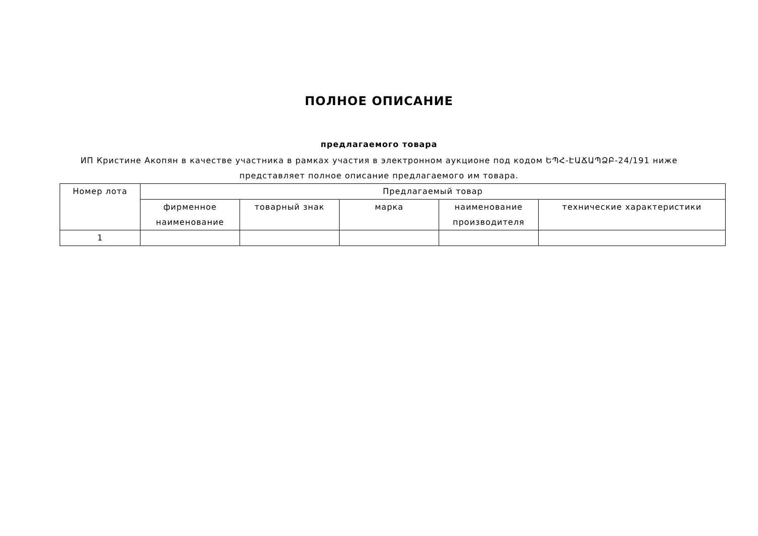ПОЛНОЕ ОПИСАНИЕ
предлагаемого товара
ИП Кристине Акопян в качестве участника в рамках участия в электронном аукционе под кодом ԵՊՀ-ԷԱՃԱՊՁԲ-24/191 ниже представляет полное описание предлагаемого им товара.
| Номер лота | Предлагаемый товар | | | | |
| --- | --- | --- | --- | --- | --- |
| | фирменное наименование | товарный знак | марка | наименование производителя | технические характеристики |
| 1 | | | | | |